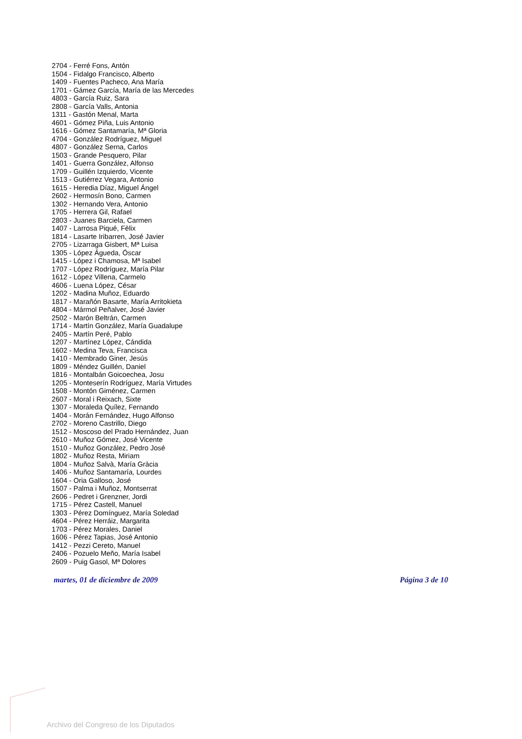2704 - Ferré Fons, Antón
1504 - Fidalgo Francisco, Alberto
1409 - Fuentes Pacheco, Ana María
1701 - Gámez García, María de las Mercedes
4803 - García Ruiz, Sara
2808 - García Valls, Antonia
1311 - Gastón Menal, Marta
4601 - Gómez Piña, Luis Antonio
1616 - Gómez Santamaría, Mª Gloria
4704 - González Rodríguez, Miguel
4807 - González Serna, Carlos
1503 - Grande Pesquero, Pilar
1401 - Guerra González, Alfonso
1709 - Guillén Izquierdo, Vicente
1513 - Gutiérrez Vegara, Antonio
1615 - Heredia Díaz, Miguel Ángel
2602 - Hermosín Bono, Carmen
1302 - Hernando Vera, Antonio
1705 - Herrera Gil, Rafael
2803 - Juanes Barciela, Carmen
1407 - Larrosa Piqué, Fèlix
1814 - Lasarte Iribarren, José Javier
2705 - Lizarraga Gisbert, Mª Luisa
1305 - López Águeda, Óscar
1415 - López i Chamosa, Mª Isabel
1707 - López Rodríguez, María Pilar
1612 - López Villena, Carmelo
4606 - Luena López, César
1202 - Madina Muñoz, Eduardo
1817 - Marañón Basarte, María Arritokieta
4804 - Mármol Peñalver, José Javier
2502 - Marón Beltrán, Carmen
1714 - Martín González, María Guadalupe
2405 - Martín Peré, Pablo
1207 - Martínez López, Cándida
1602 - Medina Teva, Francisca
1410 - Membrado Giner, Jesús
1809 - Méndez Guillén, Daniel
1816 - Montalbán Goicoechea, Josu
1205 - Monteserín Rodríguez, María Virtudes
1508 - Montón Giménez, Carmen
2607 - Moral i Reixach, Sixte
1307 - Moraleda Quílez, Fernando
1404 - Morán Fernández, Hugo Alfonso
2702 - Moreno Castrillo, Diego
1512 - Moscoso del Prado Hernández, Juan
2610 - Muñoz Gómez, José Vicente
1510 - Muñoz González, Pedro José
1802 - Muñoz Resta, Miriam
1804 - Muñoz Salvà, María Gràcia
1406 - Muñoz Santamaría, Lourdes
1604 - Oria Galloso, José
1507 - Palma i Muñoz, Montserrat
2606 - Pedret i Grenzner, Jordi
1715 - Pérez Castell, Manuel
1303 - Pérez Domínguez, María Soledad
4604 - Pérez Herráiz, Margarita
1703 - Pérez Morales, Daniel
1606 - Pérez Tapias, José Antonio
1412 - Pezzi Cereto, Manuel
2406 - Pozuelo Meño, María Isabel
2609 - Puig Gasol, Mª Dolores
martes, 01 de diciembre de 2009 Página 3 de 10
Archivo del Congreso de los Diputados